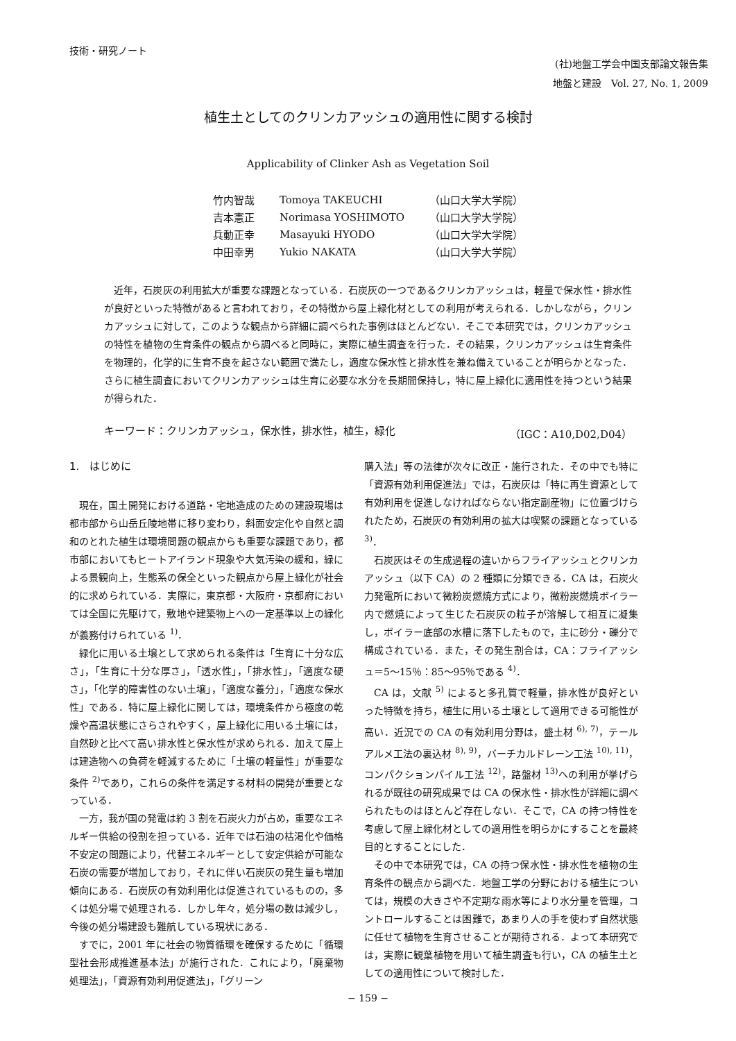技術・研究ノート
(社)地盤工学会中国支部論文報告集
地盤と建設　Vol. 27, No. 1, 2009
植生土としてのクリンカアッシュの適用性に関する検討
Applicability of Clinker Ash as Vegetation Soil
| 竹内智哉 | Tomoya TAKEUCHI | （山口大学大学院） |
| 吉本憲正 | Norimasa YOSHIMOTO | （山口大学大学院） |
| 兵動正幸 | Masayuki HYODO | （山口大学大学院） |
| 中田幸男 | Yukio NAKATA | （山口大学大学院） |
近年，石炭灰の利用拡大が重要な課題となっている．石炭灰の一つであるクリンカアッシュは，軽量で保水性・排水性が良好といった特徴があると言われており，その特徴から屋上緑化材としての利用が考えられる．しかしながら，クリンカアッシュに対して，このような観点から詳細に調べられた事例はほとんどない．そこで本研究では，クリンカアッシュの特性を植物の生育条件の観点から調べると同時に，実際に植生調査を行った．その結果，クリンカアッシュは生育条件を物理的，化学的に生育不良を起さない範囲で満たし，適度な保水性と排水性を兼ね備えていることが明らかとなった．さらに植生調査においてクリンカアッシュは生育に必要な水分を長期間保持し，特に屋上緑化に適用性を持つという結果が得られた．
キーワード：クリンカアッシュ，保水性，排水性，植生，緑化 （IGC：A10,D02,D04）
1.　はじめに
現在，国土開発における道路・宅地造成のための建設現場は都市部から山岳丘陵地帯に移り変わり，斜面安定化や自然と調和のとれた植生は環境問題の観点からも重要な課題であり，都市部においてもヒートアイランド現象や大気汚染の緩和，緑による景観向上，生態系の保全といった観点から屋上緑化が社会的に求められている．実際に，東京都・大阪府・京都府においては全国に先駆けて，敷地や建築物上への一定基準以上の緑化が義務付けられている <sup>1)</sup>．
緑化に用いる土壌として求められる条件は「生育に十分な広さ」，「生育に十分な厚さ」，「透水性」，「排水性」，「適度な硬さ」，「化学的障害性のない土壌」，「適度な養分」，「適度な保水性」である．特に屋上緑化に関しては，環境条件から極度の乾燥や高温状態にさらされやすく，屋上緑化に用いる土壌には，自然砂と比べて高い排水性と保水性が求められる．加えて屋上は建造物への負荷を軽減するために「土壌の軽量性」が重要な条件 <sup>2)</sup>であり，これらの条件を満足する材料の開発が重要となっている．
一方，我が国の発電は約 3 割を石炭火力が占め，重要なエネルギー供給の役割を担っている．近年では石油の枯渇化や価格不安定の問題により，代替エネルギーとして安定供給が可能な石炭の需要が増加しており，それに伴い石炭灰の発生量も増加傾向にある．石炭灰の有効利用化は促進されているものの，多くは処分場で処理される．しかし年々，処分場の数は減少し，今後の処分場建設も難航している現状にある．
すでに，2001 年に社会の物質循環を確保するために「循環型社会形成推進基本法」が施行された．これにより，「廃棄物処理法」，「資源有効利用促進法」，「グリーン
購入法」等の法律が次々に改正・施行された．その中でも特に「資源有効利用促進法」では，石炭灰は「特に再生資源として有効利用を促進しなければならない指定副産物」に位置づけられたため，石炭灰の有効利用の拡大は喫緊の課題となっている <sup>3)</sup>．
石炭灰はその生成過程の違いからフライアッシュとクリンカアッシュ（以下 CA）の 2 種類に分類できる．CA は，石炭火力発電所において微粉炭燃焼方式により，微粉炭燃焼ボイラー内で燃焼によって生じた石炭灰の粒子が溶解して相互に凝集し，ボイラー底部の水槽に落下したもので，主に砂分・礫分で構成されている．また，その発生割合は，CA：フライアッシュ＝5〜15％：85〜95％である <sup>4)</sup>．
CA は，文献 <sup>5)</sup> によると多孔質で軽量，排水性が良好といった特徴を持ち，植生に用いる土壌として適用できる可能性が高い．近況での CA の有効利用分野は，盛土材 <sup>6), 7)</sup>，テールアルメ工法の裏込材 <sup>8), 9)</sup>，バーチカルドレーン工法 <sup>10), 11)</sup>，コンパクションパイル工法 <sup>12)</sup>，路盤材 <sup>13)</sup>への利用が挙げられるが既往の研究成果では CA の保水性・排水性が詳細に調べられたものはほとんど存在しない．そこで，CA の持つ特性を考慮して屋上緑化材としての適用性を明らかにすることを最終目的とすることにした．
その中で本研究では，CA の持つ保水性・排水性を植物の生育条件の観点から調べた．地盤工学の分野における植生については，規模の大きさや不定期な雨水等により水分量を管理，コントロールすることは困難で，あまり人の手を使わず自然状態に任せて植物を生育させることが期待される．よって本研究では，実際に観葉植物を用いて植生調査も行い，CA の植生土としての適用性について検討した．
− 159 −